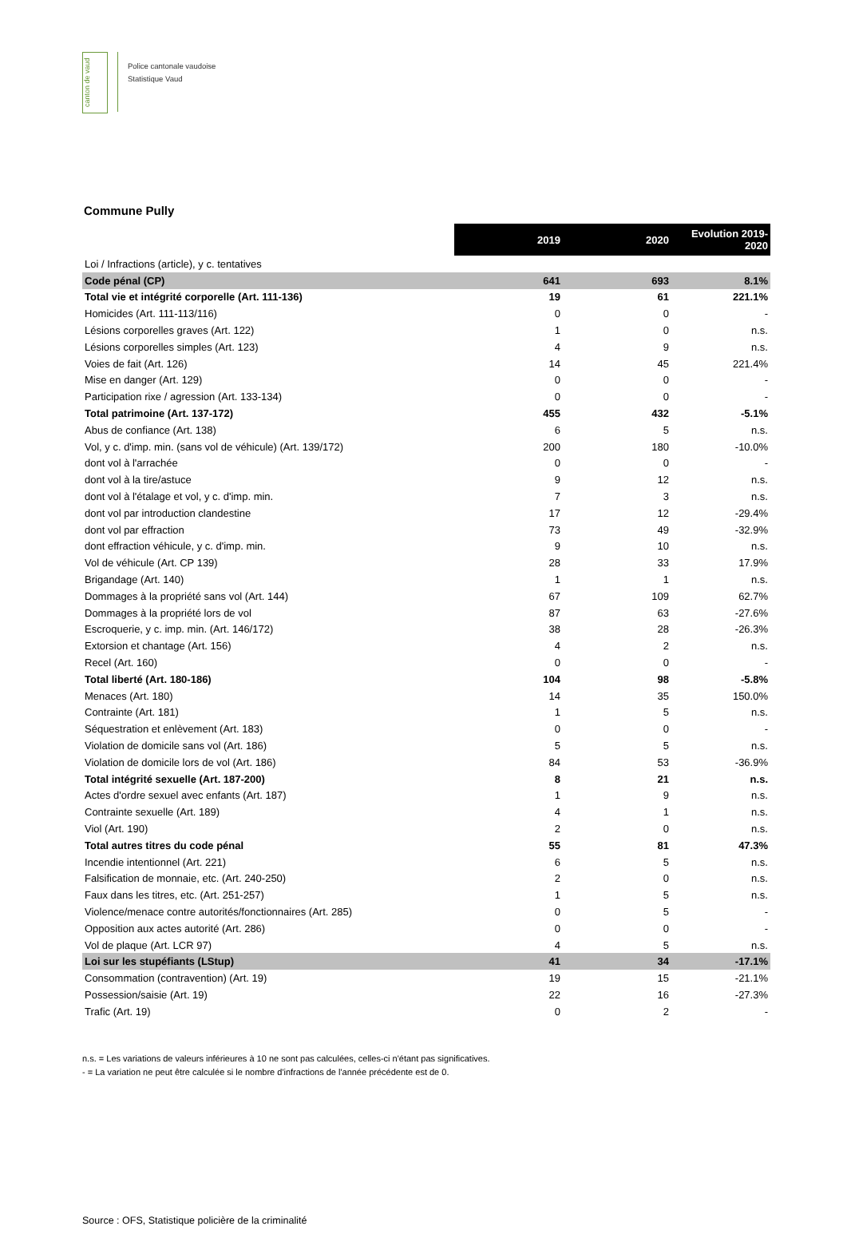canton de vaud
Police cantonale vaudoise
Statistique Vaud
Commune Pully
| | 2019 | 2020 | Evolution 2019- 2020 |
| Loi / Infractions (article), y c. tentatives | | | |
| Code pénal (CP) | 641 | 693 | 8.1% |
| Total vie et intégrité corporelle (Art. 111-136) | 19 | 61 | 221.1% |
| Homicides (Art. 111-113/116) | 0 | 0 | - |
| Lésions corporelles graves (Art. 122) | 1 | 0 | n.s. |
| Lésions corporelles simples (Art. 123) | 4 | 9 | n.s. |
| Voies de fait (Art. 126) | 14 | 45 | 221.4% |
| Mise en danger (Art. 129) | 0 | 0 | - |
| Participation rixe / agression (Art. 133-134) | 0 | 0 | - |
| Total patrimoine (Art. 137-172) | 455 | 432 | -5.1% |
| Abus de confiance (Art. 138) | 6 | 5 | n.s. |
| Vol, y c. d'imp. min. (sans vol de véhicule) (Art. 139/172) | 200 | 180 | -10.0% |
| dont vol à l'arrachée | 0 | 0 | - |
| dont vol à la tire/astuce | 9 | 12 | n.s. |
| dont vol à l'étalage et vol, y c. d'imp. min. | 7 | 3 | n.s. |
| dont vol par introduction clandestine | 17 | 12 | -29.4% |
| dont vol par effraction | 73 | 49 | -32.9% |
| dont effraction véhicule, y c. d'imp. min. | 9 | 10 | n.s. |
| Vol de véhicule (Art. CP 139) | 28 | 33 | 17.9% |
| Brigandage (Art. 140) | 1 | 1 | n.s. |
| Dommages à la propriété sans vol (Art. 144) | 67 | 109 | 62.7% |
| Dommages à la propriété lors de vol | 87 | 63 | -27.6% |
| Escroquerie, y c. imp. min. (Art. 146/172) | 38 | 28 | -26.3% |
| Extorsion et chantage (Art. 156) | 4 | 2 | n.s. |
| Recel (Art. 160) | 0 | 0 | - |
| Total liberté (Art. 180-186) | 104 | 98 | -5.8% |
| Menaces (Art. 180) | 14 | 35 | 150.0% |
| Contrainte (Art. 181) | 1 | 5 | n.s. |
| Séquestration et enlèvement (Art. 183) | 0 | 0 | - |
| Violation de domicile sans vol (Art. 186) | 5 | 5 | n.s. |
| Violation de domicile lors de vol (Art. 186) | 84 | 53 | -36.9% |
| Total intégrité sexuelle (Art. 187-200) | 8 | 21 | n.s. |
| Actes d'ordre sexuel avec enfants (Art. 187) | 1 | 9 | n.s. |
| Contrainte sexuelle (Art. 189) | 4 | 1 | n.s. |
| Viol (Art. 190) | 2 | 0 | n.s. |
| Total autres titres du code pénal | 55 | 81 | 47.3% |
| Incendie intentionnel (Art. 221) | 6 | 5 | n.s. |
| Falsification de monnaie, etc. (Art. 240-250) | 2 | 0 | n.s. |
| Faux dans les titres, etc. (Art. 251-257) | 1 | 5 | n.s. |
| Violence/menace contre autorités/fonctionnaires (Art. 285) | 0 | 5 | - |
| Opposition aux actes autorité (Art. 286) | 0 | 0 | - |
| Vol de plaque (Art. LCR 97) | 4 | 5 | n.s. |
| Loi sur les stupéfiants (LStup) | 41 | 34 | -17.1% |
| Consommation (contravention) (Art. 19) | 19 | 15 | -21.1% |
| Possession/saisie (Art. 19) | 22 | 16 | -27.3% |
| Trafic (Art. 19) | 0 | 2 | - |
n.s. = Les variations de valeurs inférieures à 10 ne sont pas calculées, celles-ci n'étant pas significatives.
- = La variation ne peut être calculée si le nombre d'infractions de l'année précédente est de 0.
Source : OFS, Statistique policière de la criminalité